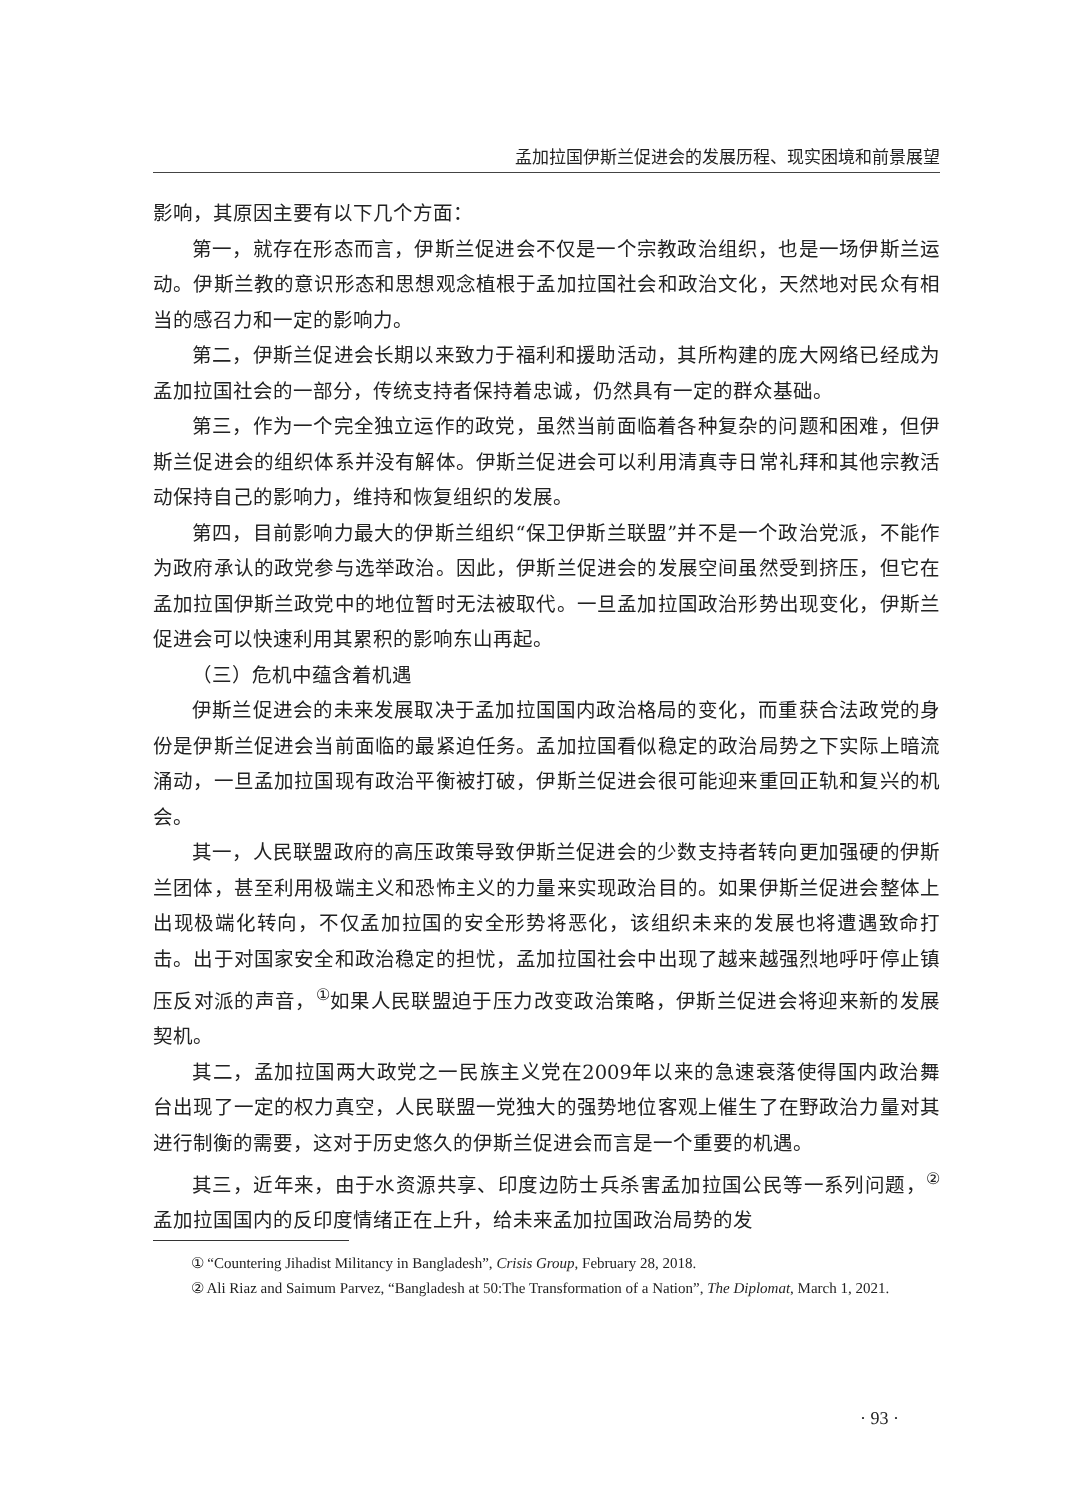孟加拉国伊斯兰促进会的发展历程、现实困境和前景展望
影响，其原因主要有以下几个方面：
第一，就存在形态而言，伊斯兰促进会不仅是一个宗教政治组织，也是一场伊斯兰运动。伊斯兰教的意识形态和思想观念植根于孟加拉国社会和政治文化，天然地对民众有相当的感召力和一定的影响力。
第二，伊斯兰促进会长期以来致力于福利和援助活动，其所构建的庞大网络已经成为孟加拉国社会的一部分，传统支持者保持着忠诚，仍然具有一定的群众基础。
第三，作为一个完全独立运作的政党，虽然当前面临着各种复杂的问题和困难，但伊斯兰促进会的组织体系并没有解体。伊斯兰促进会可以利用清真寺日常礼拜和其他宗教活动保持自己的影响力，维持和恢复组织的发展。
第四，目前影响力最大的伊斯兰组织“保卫伊斯兰联盟”并不是一个政治党派，不能作为政府承认的政党参与选举政治。因此，伊斯兰促进会的发展空间虽然受到挤压，但它在孟加拉国伊斯兰政党中的地位暂时无法被取代。一旦孟加拉国政治形势出现变化，伊斯兰促进会可以快速利用其累积的影响东山再起。
（三）危机中蕴含着机遇
伊斯兰促进会的未来发展取决于孟加拉国国内政治格局的变化，而重获合法政党的身份是伊斯兰促进会当前面临的最紧迫任务。孟加拉国看似稳定的政治局势之下实际上暗流涌动，一旦孟加拉国现有政治平衡被打破，伊斯兰促进会很可能迎来重回正轨和复兴的机会。
其一，人民联盟政府的高压政策导致伊斯兰促进会的少数支持者转向更加强硬的伊斯兰团体，甚至利用极端主义和恐怖主义的力量来实现政治目的。如果伊斯兰促进会整体上出现极端化转向，不仅孟加拉国的安全形势将恶化，该组织未来的发展也将遭遇致命打击。出于对国家安全和政治稳定的担忧，孟加拉国社会中出现了越来越强烈地呼吁停止镇压反对派的声音，<sup>①</sup>如果人民联盟迫于压力改变政治策略，伊斯兰促进会将迎来新的发展契机。
其二，孟加拉国两大政党之一民族主义党在2009年以来的急速衰落使得国内政治舞台出现了一定的权力真空，人民联盟一党独大的强势地位客观上催生了在野政治力量对其进行制衡的需要，这对于历史悠久的伊斯兰促进会而言是一个重要的机遇。
其三，近年来，由于水资源共享、印度边防士兵杀害孟加拉国公民等一系列问题，<sup>②</sup>孟加拉国国内的反印度情绪正在上升，给未来孟加拉国政治局势的发
① “Countering Jihadist Militancy in Bangladesh”, Crisis Group, February 28, 2018.
② Ali Riaz and Saimum Parvez, “Bangladesh at 50:The Transformation of a Nation”, The Diplomat, March 1, 2021.
· 93 ·